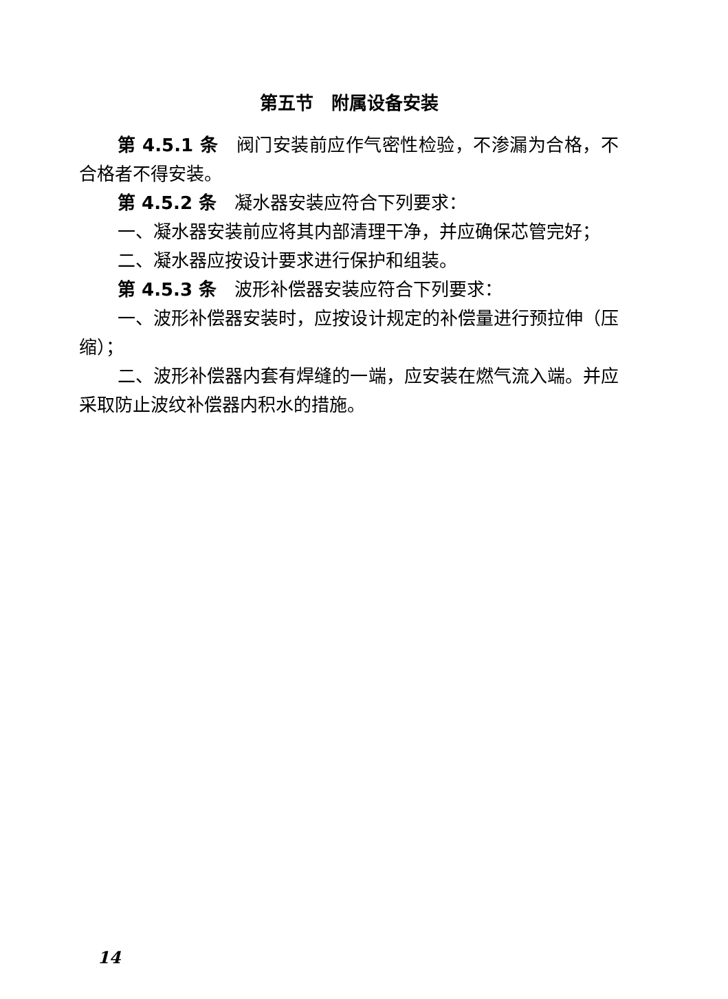第五节　附属设备安装
第 4.5.1 条　阀门安装前应作气密性检验，不渗漏为合格，不合格者不得安装。
第 4.5.2 条　凝水器安装应符合下列要求：
一、凝水器安装前应将其内部清理干净，并应确保芯管完好；
二、凝水器应按设计要求进行保护和组装。
第 4.5.3 条　波形补偿器安装应符合下列要求：
一、波形补偿器安装时，应按设计规定的补偿量进行预拉伸（压缩）；
二、波形补偿器内套有焊缝的一端，应安装在燃气流入端。并应采取防止波纹补偿器内积水的措施。
14